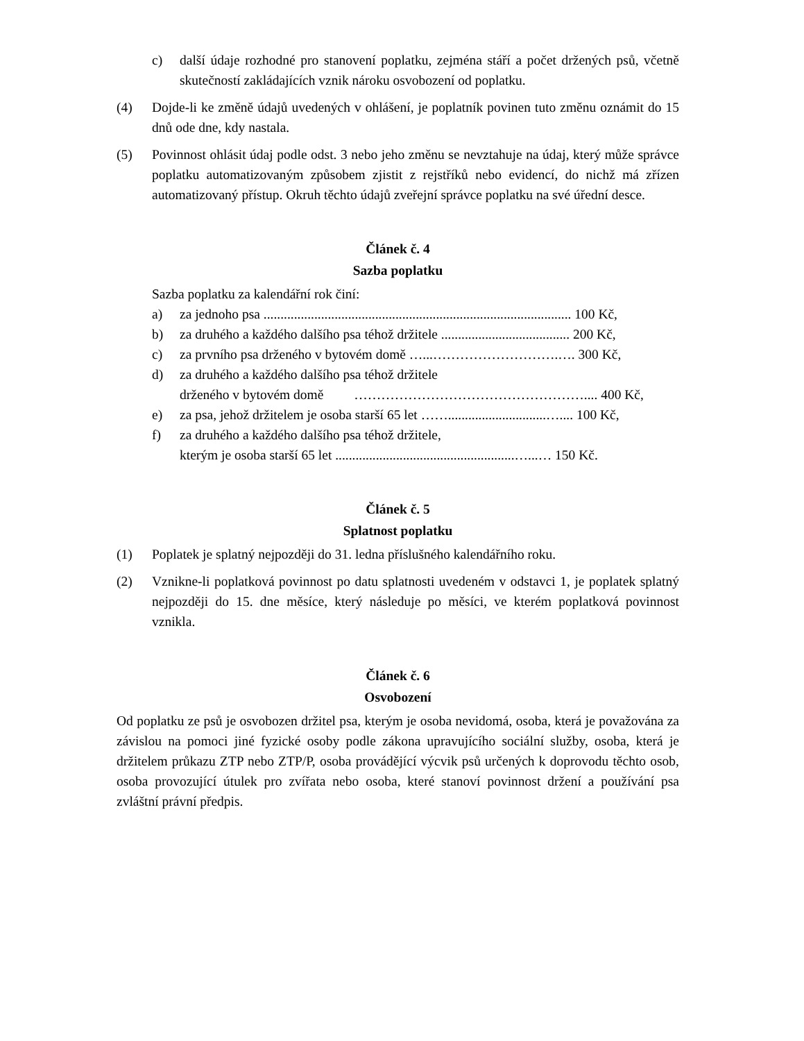c) další údaje rozhodné pro stanovení poplatku, zejména stáří a počet držených psů, včetně skutečností zakládajících vznik nároku osvobození od poplatku.
(4) Dojde-li ke změně údajů uvedených v ohlášení, je poplatník povinen tuto změnu oznámit do 15 dnů ode dne, kdy nastala.
(5) Povinnost ohlásit údaj podle odst. 3 nebo jeho změnu se nevztahuje na údaj, který může správce poplatku automatizovaným způsobem zjistit z rejstříků nebo evidencí, do nichž má zřízen automatizovaný přístup. Okruh těchto údajů zveřejní správce poplatku na své úřední desce.
Článek č. 4
Sazba poplatku
Sazba poplatku za kalendářní rok činí:
a) za jednoho psa ........................................................................................... 100 Kč,
b) za druhého a každého dalšího psa téhož držitele ...................................... 200 Kč,
c) za prvního psa drženého v bytovém domě …...……………………….…. 300 Kč,
d) za druhého a každého dalšího psa téhož držitele
drženého v bytovém domě …………………………………………….... 400 Kč,
e) za psa, jehož držitelem je osoba starší 65 let …….............................….... 100 Kč,
f) za druhého a každého dalšího psa téhož držitele,
kterým je osoba starší 65 let .....................................................…...… 150 Kč.
Článek č. 5
Splatnost poplatku
(1) Poplatek je splatný nejpozději do 31. ledna příslušného kalendářního roku.
(2) Vznikne-li poplatková povinnost po datu splatnosti uvedeném v odstavci 1, je poplatek splatný nejpozději do 15. dne měsíce, který následuje po měsíci, ve kterém poplatková povinnost vznikla.
Článek č. 6
Osvobození
Od poplatku ze psů je osvobozen držitel psa, kterým je osoba nevidomá, osoba, která je považována za závislou na pomoci jiné fyzické osoby podle zákona upravujícího sociální služby, osoba, která je držitelem průkazu ZTP nebo ZTP/P, osoba provádějící výcvik psů určených k doprovodu těchto osob, osoba provozující útulek pro zvířata nebo osoba, které stanoví povinnost držení a používání psa zvláštní právní předpis.